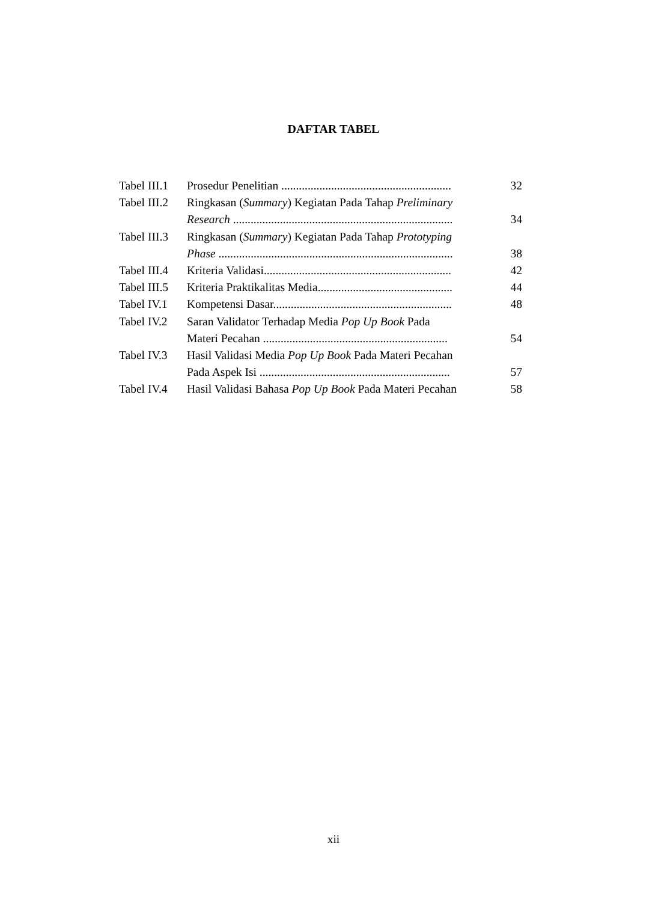DAFTAR TABEL
| Tabel III.1 | Prosedur Penelitian .......................................................... | 32 |
| Tabel III.2 | Ringkasan ( Summary ) Kegiatan Pada Tahap Preliminary | |
| | Research ........................................................................... | 34 |
| Tabel III.3 | Ringkasan ( Summary ) Kegiatan Pada Tahap Prototyping | |
| | Phase ................................................................................ | 38 |
| Tabel III.4 | Kriteria Validasi................................................................ | 42 |
| Tabel III.5 | Kriteria Praktikalitas Media.............................................. | 44 |
| Tabel IV.1 | Kompetensi Dasar............................................................. | 48 |
| Tabel IV.2 | Saran Validator Terhadap Media Pop Up Book Pada | |
| | Materi Pecahan ............................................................... | 54 |
| Tabel IV.3 | Hasil Validasi Media Pop Up Book Pada Materi Pecahan | |
| | Pada Aspek Isi ................................................................. | 57 |
| Tabel IV.4 | Hasil Validasi Bahasa Pop Up Book Pada Materi Pecahan | 58 |
xii